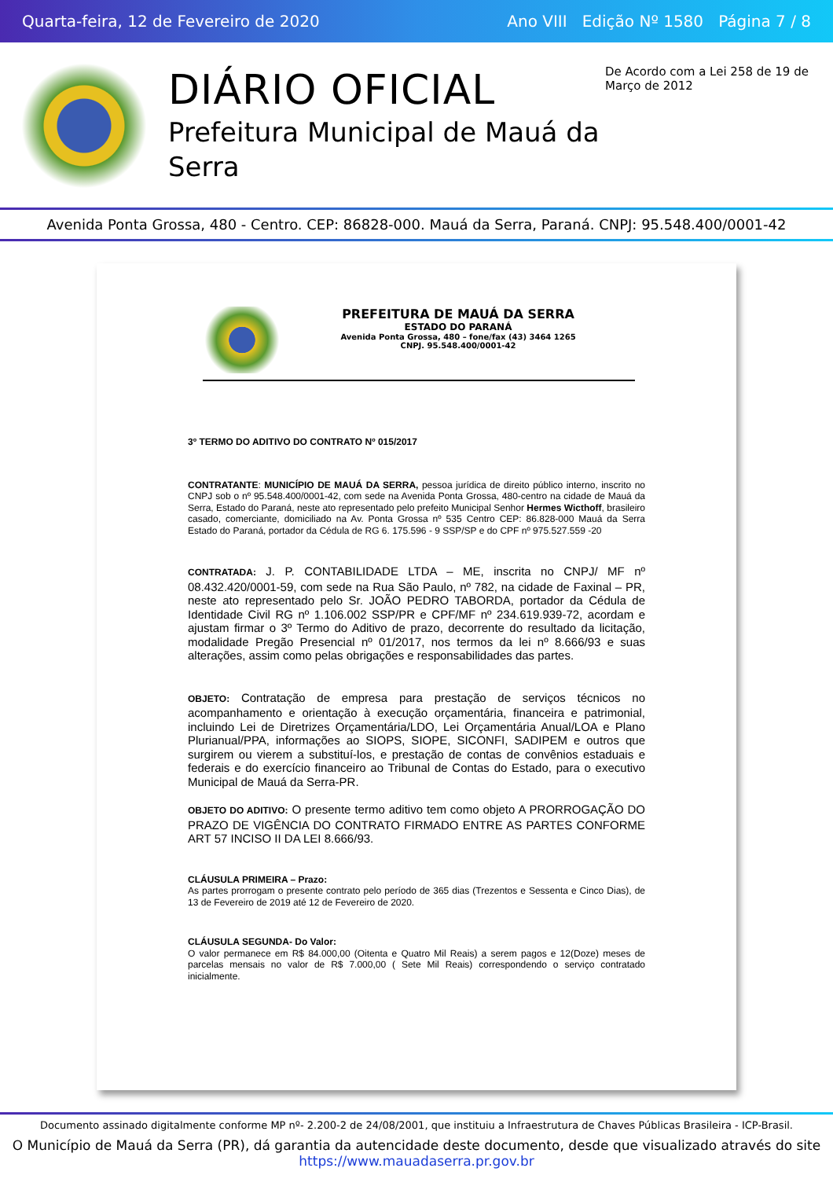Quarta-feira, 12 de Fevereiro de 2020 Ano VIII Edição Nº 1580 Página 7 / 8
DIÁRIO OFICIAL
Prefeitura Municipal de Mauá da Serra
De Acordo com a Lei 258 de 19 de Março de 2012
Avenida Ponta Grossa, 480 - Centro. CEP: 86828-000. Mauá da Serra, Paraná. CNPJ: 95.548.400/0001-42
PREFEITURA DE MAUÁ DA SERRA
ESTADO DO PARANÁ
Avenida Ponta Grossa, 480 – fone/fax (43) 3464 1265
CNPJ. 95.548.400/0001-42
3º TERMO DO ADITIVO DO CONTRATO Nº 015/2017
CONTRATANTE: MUNICÍPIO DE MAUÁ DA SERRA, pessoa jurídica de direito público interno, inscrito no CNPJ sob o nº 95.548.400/0001-42, com sede na Avenida Ponta Grossa, 480-centro na cidade de Mauá da Serra, Estado do Paraná, neste ato representado pelo prefeito Municipal Senhor Hermes Wicthoff, brasileiro casado, comerciante, domiciliado na Av. Ponta Grossa nº 535 Centro CEP: 86.828-000 Mauá da Serra Estado do Paraná, portador da Cédula de RG 6. 175.596 - 9 SSP/SP e do CPF nº 975.527.559 -20
CONTRATADA: J. P. CONTABILIDADE LTDA – ME, inscrita no CNPJ/ MF nº 08.432.420/0001-59, com sede na Rua São Paulo, nº 782, na cidade de Faxinal – PR, neste ato representado pelo Sr. JOÃO PEDRO TABORDA, portador da Cédula de Identidade Civil RG nº 1.106.002 SSP/PR e CPF/MF nº 234.619.939-72, acordam e ajustam firmar o 3º Termo do Aditivo de prazo, decorrente do resultado da licitação, modalidade Pregão Presencial nº 01/2017, nos termos da lei nº 8.666/93 e suas alterações, assim como pelas obrigações e responsabilidades das partes.
OBJETO: Contratação de empresa para prestação de serviços técnicos no acompanhamento e orientação à execução orçamentária, financeira e patrimonial, incluindo Lei de Diretrizes Orçamentária/LDO, Lei Orçamentária Anual/LOA e Plano Plurianual/PPA, informações ao SIOPS, SIOPE, SICONFI, SADIPEM e outros que surgirem ou vierem a substituí-los, e prestação de contas de convênios estaduais e federais e do exercício financeiro ao Tribunal de Contas do Estado, para o executivo Municipal de Mauá da Serra-PR.
OBJETO DO ADITIVO: O presente termo aditivo tem como objeto A PRORROGAÇÃO DO PRAZO DE VIGÊNCIA DO CONTRATO FIRMADO ENTRE AS PARTES CONFORME ART 57 INCISO II DA LEI 8.666/93.
CLÁUSULA PRIMEIRA – Prazo:
As partes prorrogam o presente contrato pelo período de 365 dias (Trezentos e Sessenta e Cinco Dias), de 13 de Fevereiro de 2019 até 12 de Fevereiro de 2020.
CLÁUSULA SEGUNDA- Do Valor:
O valor permanece em R$ 84.000,00 (Oitenta e Quatro Mil Reais) a serem pagos e 12(Doze) meses de parcelas mensais no valor de R$ 7.000,00 ( Sete Mil Reais) correspondendo o serviço contratado inicialmente.
Documento assinado digitalmente conforme MP nº- 2.200-2 de 24/08/2001, que instituiu a Infraestrutura de Chaves Públicas Brasileira - ICP-Brasil.
O Município de Mauá da Serra (PR), dá garantia da autencidade deste documento, desde que visualizado através do site https://www.mauadaserra.pr.gov.br